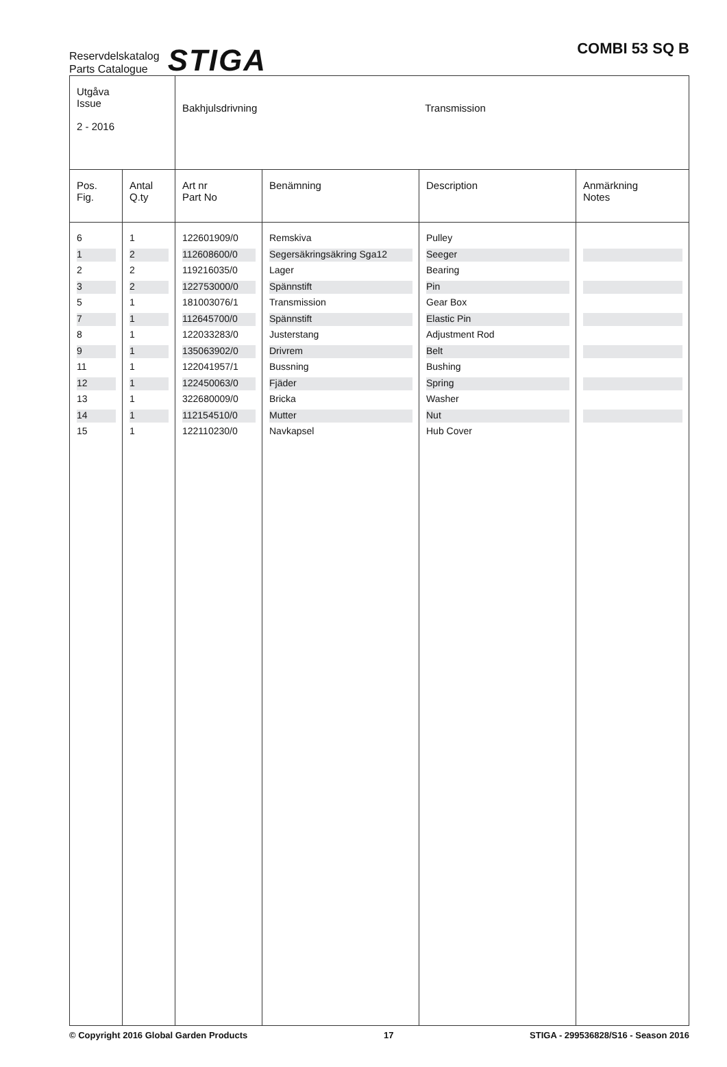Reservdelskatalog
Parts Catalogue
STIGA
COMBI 53 SQ B
| Utgåva Issue 2 - 2016 | | Bakhjulsdrivning Transmission | | | |
| Pos. Fig. | Antal Q.ty | Art nr Part No | Benämning | Description | Anmärkning Notes |
| 6 | 1 | 122601909/0 | Remskiva | Pulley | |
| 1 | 2 | 112608600/0 | Segersäkringsäkring Sga12 | Seeger | |
| 2 | 2 | 119216035/0 | Lager | Bearing | |
| 3 | 2 | 122753000/0 | Spännstift | Pin | |
| 5 | 1 | 181003076/1 | Transmission | Gear Box | |
| 7 | 1 | 112645700/0 | Spännstift | Elastic Pin | |
| 8 | 1 | 122033283/0 | Justerstang | Adjustment Rod | |
| 9 | 1 | 135063902/0 | Drivrem | Belt | |
| 11 | 1 | 122041957/1 | Bussning | Bushing | |
| 12 | 1 | 122450063/0 | Fjäder | Spring | |
| 13 | 1 | 322680009/0 | Bricka | Washer | |
| 14 | 1 | 112154510/0 | Mutter | Nut | |
| 15 | 1 | 122110230/0 | Navkapsel | Hub Cover | |
© Copyright 2016 Global Garden Products 17 STIGA - 299536828/S16 - Season 2016